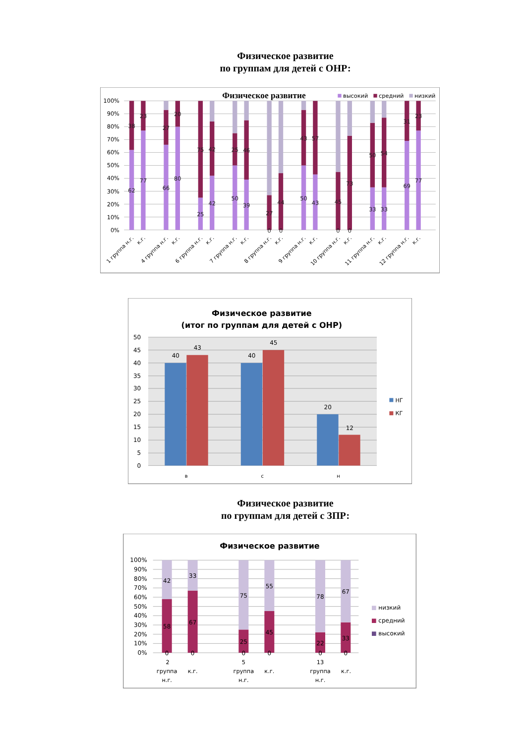Физическое развитие
по группам для детей с ОНР:
Физическое развитие
высокий
средний
низкий
100%
90%
80%
70%
60%
50%
40%
30%
20%
10%
0%
62
38
77
23
66
27
80
20
25
75
42
42
50
25
39
46
0
27
0
44
50
43
43
57
0
45
0
73
33
50
33
54
69
31
77
23
1 группа н.г.
к.г.
4 группа н.г.
к.г.
6 группа н.г.
к.г.
7 группа н.г.
к.г.
8 группа н.г.
к.г.
9 группа н.г.
к.г.
10 группа н.г.
к.г.
11 группа н.г.
к.г.
12 группа н.г.
к.г.
Физическое развитие
(итог по группам для детей с ОНР)
50
45
40
35
30
25
20
15
10
5
0
40
43
40
45
20
12
в
с
н
НГ
КГ
Физическое развитие
по группам для детей с ЗПР:
Физическое развитие
100%
90%
80%
70%
60%
50%
40%
30%
20%
10%
0%
42
58
0
33
67
0
75
25
0
55
45
0
78
22
0
67
33
0
2
группа
н.г.
к.г.
5
группа
н.г.
к.г.
13
группа
н.г.
к.г.
низкий
средний
высокий